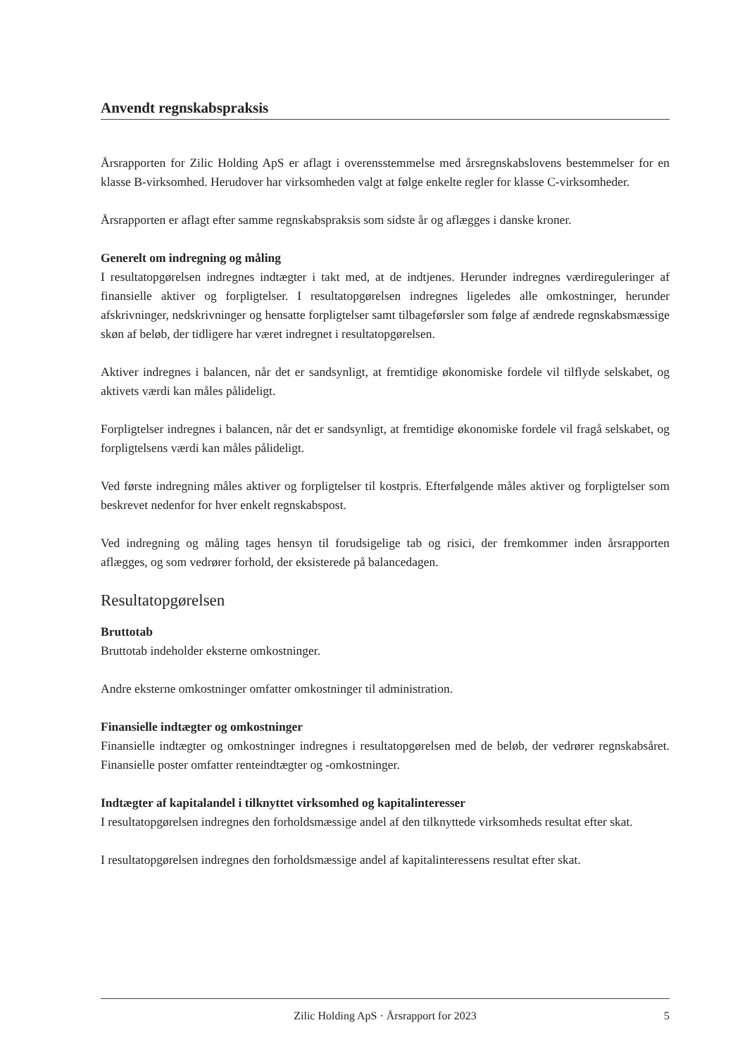Anvendt regnskabspraksis
Årsrapporten for Zilic Holding ApS er aflagt i overensstemmelse med årsregnskabslovens bestemmelser for en klasse B-virksomhed. Herudover har virksomheden valgt at følge enkelte regler for klasse C-virksomheder.
Årsrapporten er aflagt efter samme regnskabspraksis som sidste år og aflægges i danske kroner.
Generelt om indregning og måling
I resultatopgørelsen indregnes indtægter i takt med, at de indtjenes. Herunder indregnes værdireguleringer af finansielle aktiver og forpligtelser. I resultatopgørelsen indregnes ligeledes alle omkostninger, herunder afskrivninger, nedskrivninger og hensatte forpligtelser samt tilbageførsler som følge af ændrede regnskabsmæssige skøn af beløb, der tidligere har været indregnet i resultatopgørelsen.
Aktiver indregnes i balancen, når det er sandsynligt, at fremtidige økonomiske fordele vil tilflyde selskabet, og aktivets værdi kan måles pålideligt.
Forpligtelser indregnes i balancen, når det er sandsynligt, at fremtidige økonomiske fordele vil fragå selskabet, og forpligtelsens værdi kan måles pålideligt.
Ved første indregning måles aktiver og forpligtelser til kostpris. Efterfølgende måles aktiver og forpligtelser som beskrevet nedenfor for hver enkelt regnskabspost.
Ved indregning og måling tages hensyn til forudsigelige tab og risici, der fremkommer inden årsrapporten aflægges, og som vedrører forhold, der eksisterede på balancedagen.
Resultatopgørelsen
Bruttotab
Bruttotab indeholder eksterne omkostninger.
Andre eksterne omkostninger omfatter omkostninger til administration.
Finansielle indtægter og omkostninger
Finansielle indtægter og omkostninger indregnes i resultatopgørelsen med de beløb, der vedrører regnskabsåret. Finansielle poster omfatter renteindtægter og -omkostninger.
Indtægter af kapitalandel i tilknyttet virksomhed og kapitalinteresser
I resultatopgørelsen indregnes den forholdsmæssige andel af den tilknyttede virksomheds resultat efter skat.
I resultatopgørelsen indregnes den forholdsmæssige andel af kapitalinteressens resultat efter skat.
Zilic Holding ApS · Årsrapport for 2023 5